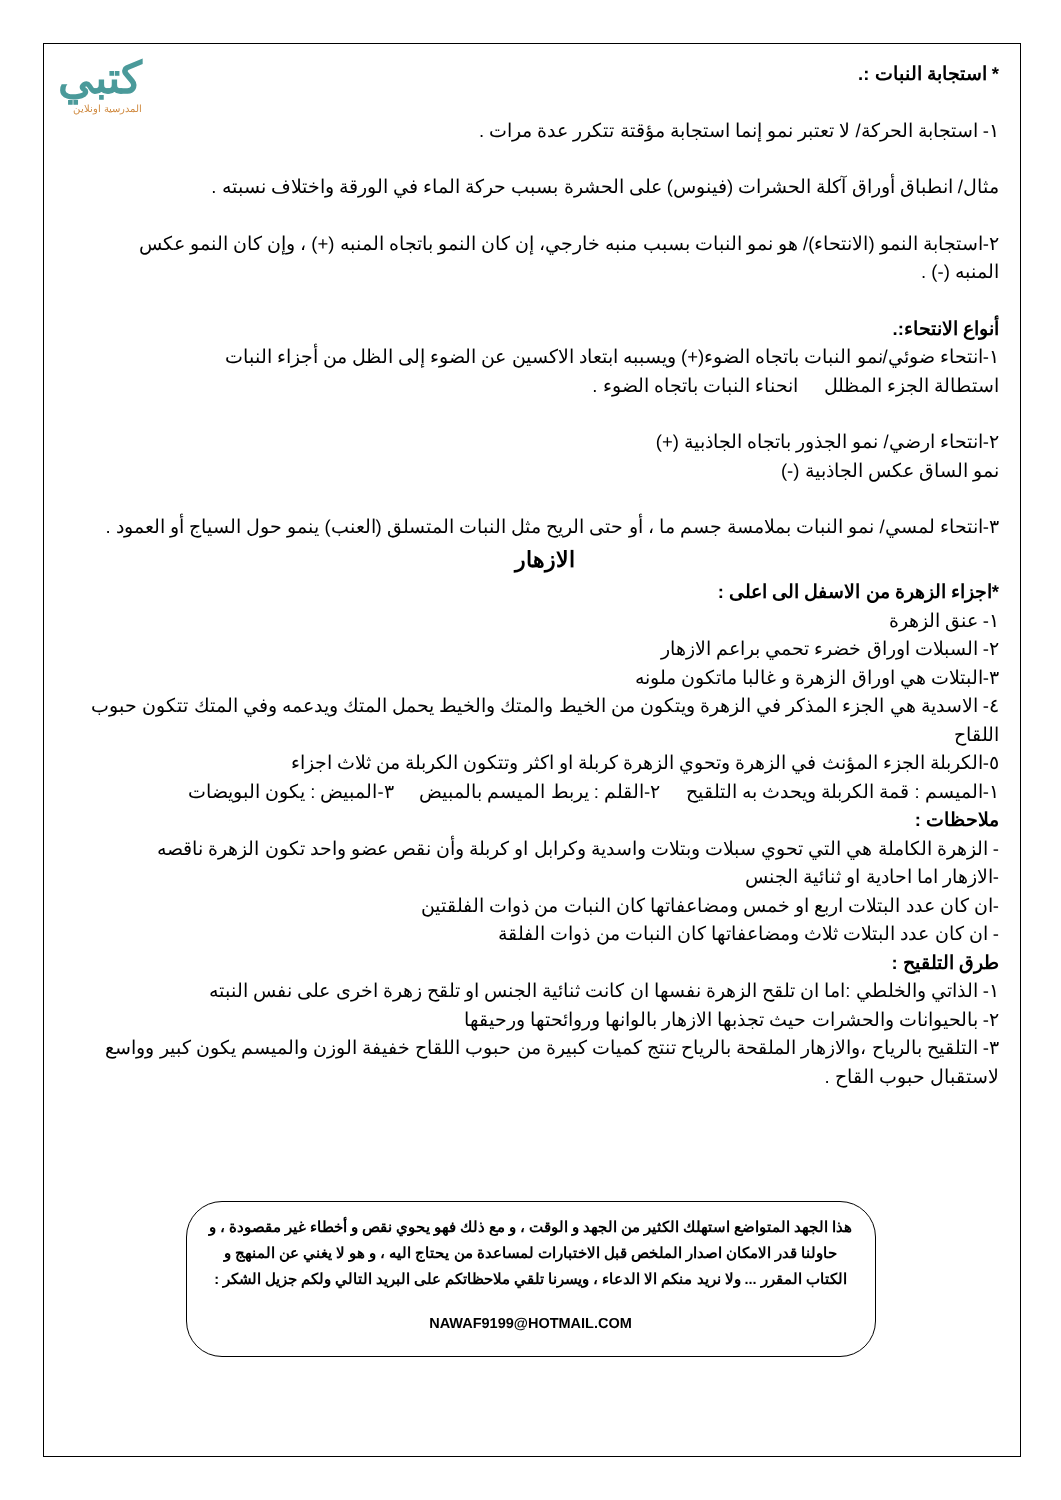كتبي
المدرسية اونلاين
* استجابة النبات :.
١- استجابة الحركة/ لا تعتبر نمو إنما استجابة مؤقتة تتكرر عدة مرات .
مثال/ انطباق أوراق آكلة الحشرات (فينوس) على الحشرة بسبب حركة الماء في الورقة واختلاف نسبته .
٢-استجابة النمو (الانتحاء)/ هو نمو النبات بسبب منبه خارجي، إن كان النمو باتجاه المنبه (+) ، وإن كان النمو عكس المنبه (-) .
أنواع الانتحاء:.
١-انتحاء ضوئي/نمو النبات باتجاه الضوء(+) ويسببه ابتعاد الاكسين عن الضوء إلى الظل من أجزاء النبات
استطالة الجزء المظلل انحناء النبات باتجاه الضوء .
٢-انتحاء ارضي/ نمو الجذور باتجاه الجاذبية (+)
نمو الساق عكس الجاذبية (-)
٣-انتحاء لمسي/ نمو النبات بملامسة جسم ما ، أو حتى الريح مثل النبات المتسلق (العنب) ينمو حول السياج أو العمود .
الازهار
*اجزاء الزهرة من الاسفل الى اعلى :
١- عنق الزهرة
٢- السبلات اوراق خضرء تحمي براعم الازهار
٣-البتلات هي اوراق الزهرة و غالبا ماتكون ملونه
٤- الاسدية هي الجزء المذكر في الزهرة ويتكون من الخيط والمتك والخيط يحمل المتك ويدعمه وفي المتك تتكون حبوب اللقاح
٥-الكربلة الجزء المؤنث في الزهرة وتحوي الزهرة كربلة او اكثر وتتكون الكربلة من ثلاث اجزاء
١-الميسم : قمة الكربلة ويحدث به التلقيح ٢-القلم : يربط الميسم بالمبيض ٣-المبيض : يكون البويضات
ملاحظات :
- الزهرة الكاملة هي التي تحوي سبلات وبتلات واسدية وكرابل او كربلة وأن نقص عضو واحد تكون الزهرة ناقصه
-الازهار اما احادية او ثنائية الجنس
-ان كان عدد البتلات اربع او خمس ومضاعفاتها كان النبات من ذوات الفلقتين
- ان كان عدد البتلات ثلاث ومضاعفاتها كان النبات من ذوات الفلقة
طرق التلقيح :
١- الذاتي والخلطي :اما ان تلقح الزهرة نفسها ان كانت ثنائية الجنس او تلقح زهرة اخرى على نفس النبته
٢- بالحيوانات والحشرات حيث تجذبها الازهار بالوانها وروائحتها ورحيقها
٣- التلقيح بالرياح ،والازهار الملقحة بالرياح تنتج كميات كبيرة من حبوب اللقاح خفيفة الوزن والميسم يكون كبير وواسع لاستقبال حبوب القاح .
هذا الجهد المتواضع استهلك الكثير من الجهد و الوقت ، و مع ذلك فهو يحوي نقص و أخطاء غير مقصودة ، و حاولنا قدر الامكان اصدار الملخص قبل الاختبارات لمساعدة من يحتاج اليه ، و هو لا يغني عن المنهج و الكتاب المقرر ... ولا نريد منكم الا الدعاء ، ويسرنا تلقي ملاحظاتكم على البريد التالي ولكم جزيل الشكر :
NAWAF9199@HOTMAIL.COM